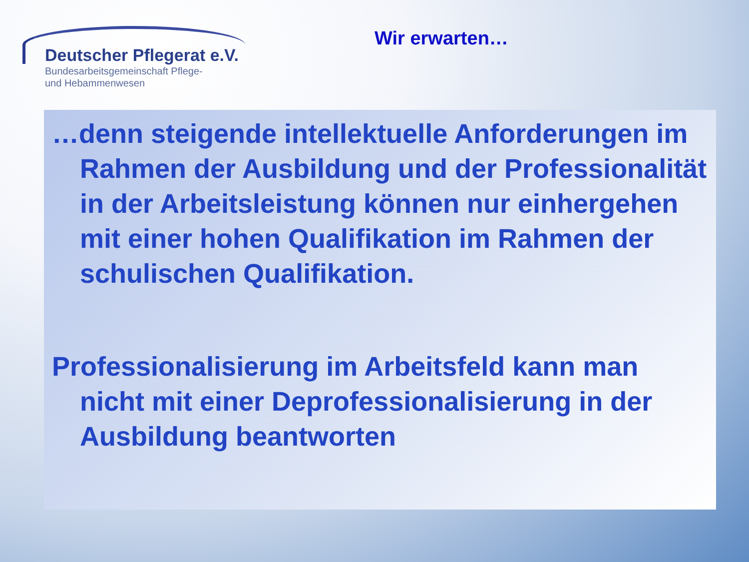Deutscher Pflegerat e.V.
Bundesarbeitsgemeinschaft Pflege-
und Hebammenwesen
Wir erwarten…
…denn steigende intellektuelle Anforderungen im Rahmen der Ausbildung und der Professionalität in der Arbeitsleistung können nur einhergehen mit einer hohen Qualifikation im Rahmen der schulischen Qualifikation.
Professionalisierung im Arbeitsfeld kann man nicht mit einer Deprofessionalisierung in der Ausbildung beantworten